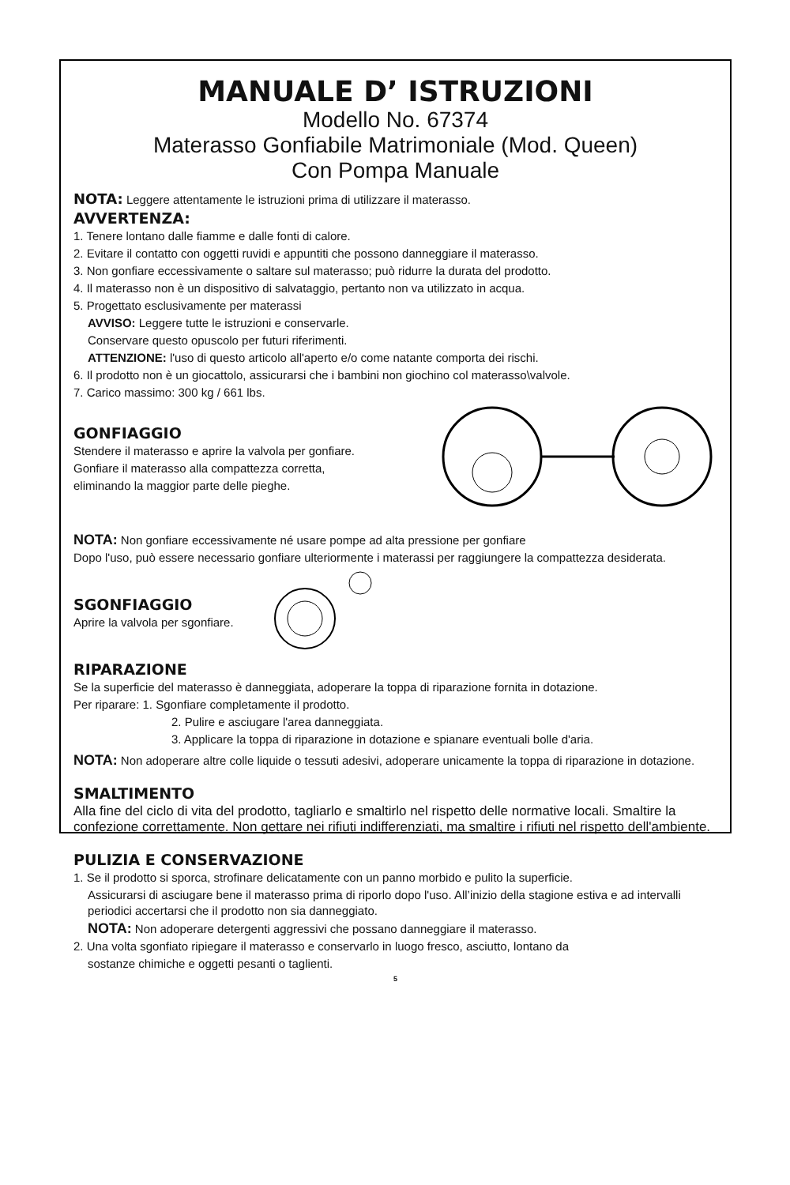MANUALE D’ ISTRUZIONI
Modello No. 67374
Materasso Gonfiabile Matrimoniale (Mod. Queen)
Con Pompa Manuale
NOTA: Leggere attentamente le istruzioni prima di utilizzare il materasso.
AVVERTENZA:
1. Tenere lontano dalle fiamme e dalle fonti di calore.
2. Evitare il contatto con oggetti ruvidi e appuntiti che possono danneggiare il materasso.
3. Non gonfiare eccessivamente o saltare sul materasso; può ridurre la durata del prodotto.
4. Il materasso non è un dispositivo di salvataggio, pertanto non va utilizzato in acqua.
5. Progettato esclusivamente per materassi
AVVISO: Leggere tutte le istruzioni e conservarle.
Conservare questo opuscolo per futuri riferimenti.
ATTENZIONE: l'uso di questo articolo all'aperto e/o come natante comporta dei rischi.
6. Il prodotto non è un giocattolo, assicurarsi che i bambini non giochino col materasso\valvole.
7. Carico massimo: 300 kg / 661 lbs.
GONFIAGGIO
Stendere il materasso e aprire la valvola per gonfiare.
Gonfiare il materasso alla compattezza corretta,
eliminando la maggior parte delle pieghe.
NOTA: Non gonfiare eccessivamente né usare pompe ad alta pressione per gonfiare
Dopo l'uso, può essere necessario gonfiare ulteriormente i materassi per raggiungere la compattezza desiderata.
SGONFIAGGIO
Aprire la valvola per sgonfiare.
RIPARAZIONE
Se la superficie del materasso è danneggiata, adoperare la toppa di riparazione fornita in dotazione.
Per riparare: 1. Sgonfiare completamente il prodotto.
2. Pulire e asciugare l'area danneggiata.
3. Applicare la toppa di riparazione in dotazione e spianare eventuali bolle d'aria.
NOTA: Non adoperare altre colle liquide o tessuti adesivi, adoperare unicamente la toppa di riparazione in dotazione.
SMALTIMENTO
Alla fine del ciclo di vita del prodotto, tagliarlo e smaltirlo nel rispetto delle normative locali. Smaltire la confezione correttamente. Non gettare nei rifiuti indifferenziati, ma smaltire i rifiuti nel rispetto dell'ambiente.
PULIZIA E CONSERVAZIONE
1. Se il prodotto si sporca, strofinare delicatamente con un panno morbido e pulito la superficie.
Assicurarsi di asciugare bene il materasso prima di riporlo dopo l'uso. All’inizio della stagione estiva e ad intervalli periodici accertarsi che il prodotto non sia danneggiato.
NOTA: Non adoperare detergenti aggressivi che possano danneggiare il materasso.
2. Una volta sgonfiato ripiegare il materasso e conservarlo in luogo fresco, asciutto, lontano da
sostanze chimiche e oggetti pesanti o taglienti.
5